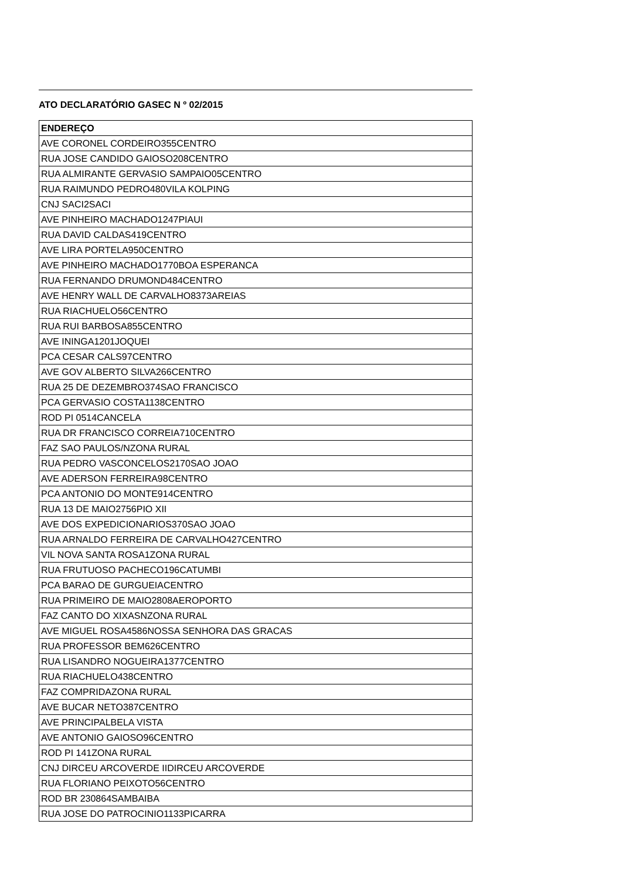ATO DECLARATÓRIO GASEC N º 02/2015
| ENDEREÇO |
| --- |
| AVE CORONEL CORDEIRO355CENTRO |
| RUA JOSE CANDIDO GAIOSO208CENTRO |
| RUA ALMIRANTE GERVASIO SAMPAIO05CENTRO |
| RUA RAIMUNDO PEDRO480VILA KOLPING |
| CNJ SACI2SACI |
| AVE PINHEIRO MACHADO1247PIAUI |
| RUA DAVID CALDAS419CENTRO |
| AVE LIRA PORTELA950CENTRO |
| AVE PINHEIRO MACHADO1770BOA ESPERANCA |
| RUA FERNANDO DRUMOND484CENTRO |
| AVE HENRY WALL DE CARVALHO8373AREIAS |
| RUA RIACHUELO56CENTRO |
| RUA RUI BARBOSA855CENTRO |
| AVE ININGA1201JOQUEI |
| PCA CESAR CALS97CENTRO |
| AVE GOV ALBERTO SILVA266CENTRO |
| RUA 25 DE DEZEMBRO374SAO FRANCISCO |
| PCA GERVASIO COSTA1138CENTRO |
| ROD PI 0514CANCELA |
| RUA DR FRANCISCO CORREIA710CENTRO |
| FAZ SAO PAULOS/NZONA RURAL |
| RUA PEDRO VASCONCELOS2170SAO JOAO |
| AVE ADERSON FERREIRA98CENTRO |
| PCA ANTONIO DO MONTE914CENTRO |
| RUA 13 DE MAIO2756PIO XII |
| AVE DOS EXPEDICIONARIOS370SAO JOAO |
| RUA ARNALDO FERREIRA DE CARVALHO427CENTRO |
| VIL NOVA SANTA ROSA1ZONA RURAL |
| RUA FRUTUOSO PACHECO196CATUMBI |
| PCA BARAO DE GURGUEIACENTRO |
| RUA PRIMEIRO DE MAIO2808AEROPORTO |
| FAZ CANTO DO XIXASNZONA RURAL |
| AVE MIGUEL ROSA4586NOSSA SENHORA DAS GRACAS |
| RUA PROFESSOR BEM626CENTRO |
| RUA LISANDRO NOGUEIRA1377CENTRO |
| RUA RIACHUELO438CENTRO |
| FAZ COMPRIDAZONA RURAL |
| AVE BUCAR NETO387CENTRO |
| AVE PRINCIPALBELA VISTA |
| AVE ANTONIO GAIOSO96CENTRO |
| ROD PI 141ZONA RURAL |
| CNJ DIRCEU ARCOVERDE IIDIRCEU ARCOVERDE |
| RUA FLORIANO PEIXOTO56CENTRO |
| ROD BR 230864SAMBAIBA |
| RUA JOSE DO PATROCINIO1133PICARRA |